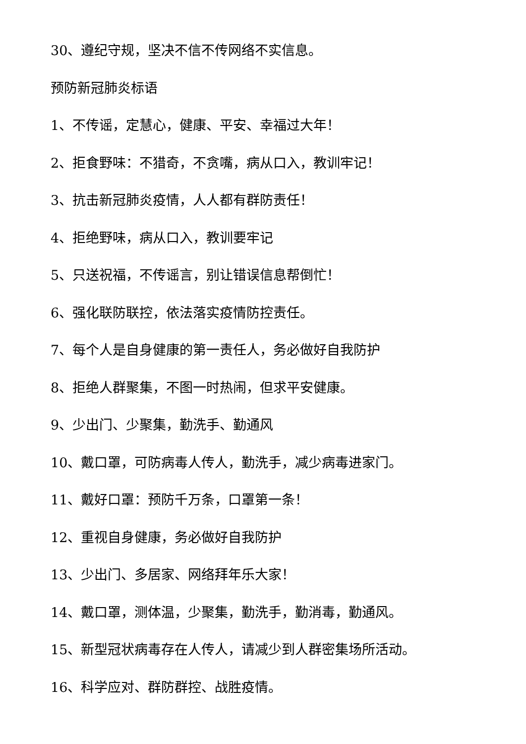30、遵纪守规，坚决不信不传网络不实信息。
预防新冠肺炎标语
1、不传谣，定慧心，健康、平安、幸福过大年！
2、拒食野味：不猎奇，不贪嘴，病从口入，教训牢记！
3、抗击新冠肺炎疫情，人人都有群防责任！
4、拒绝野味，病从口入，教训要牢记
5、只送祝福，不传谣言，别让错误信息帮倒忙！
6、强化联防联控，依法落实疫情防控责任。
7、每个人是自身健康的第一责任人，务必做好自我防护
8、拒绝人群聚集，不图一时热闹，但求平安健康。
9、少出门、少聚集，勤洗手、勤通风
10、戴口罩，可防病毒人传人，勤洗手，减少病毒进家门。
11、戴好口罩：预防千万条，口罩第一条！
12、重视自身健康，务必做好自我防护
13、少出门、多居家、网络拜年乐大家！
14、戴口罩，测体温，少聚集，勤洗手，勤消毒，勤通风。
15、新型冠状病毒存在人传人，请减少到人群密集场所活动。
16、科学应对、群防群控、战胜疫情。